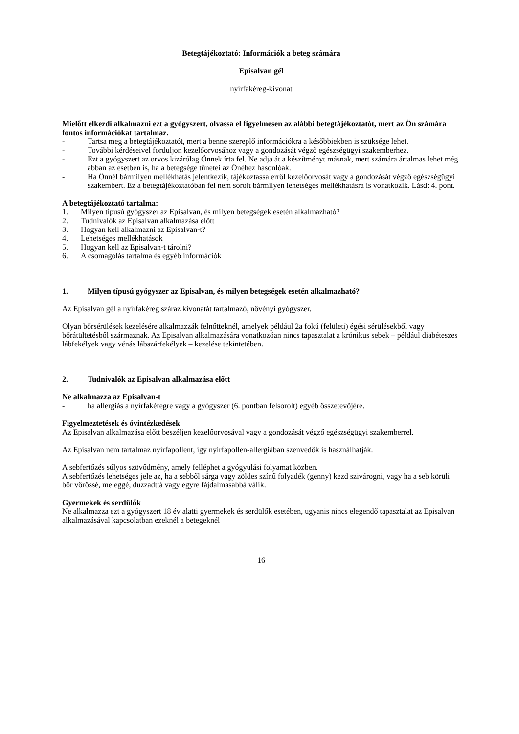Betegtájékoztató: Információk a beteg számára
Episalvan gél
nyírfakéreg-kivonat
Mielőtt elkezdi alkalmazni ezt a gyógyszert, olvassa el figyelmesen az alábbi betegtájékoztatót, mert az Ön számára fontos információkat tartalmaz.
- Tartsa meg a betegtájékoztatót, mert a benne szereplő információkra a későbbiekben is szüksége lehet.
- További kérdéseivel forduljon kezelőorvosához vagy a gondozását végző egészségügyi szakemberhez.
- Ezt a gyógyszert az orvos kizárólag Önnek írta fel. Ne adja át a készítményt másnak, mert számára ártalmas lehet még abban az esetben is, ha a betegsége tünetei az Önéhez hasonlóak.
- Ha Önnél bármilyen mellékhatás jelentkezik, tájékoztassa erről kezelőorvosát vagy a gondozását végző egészségügyi szakembert. Ez a betegtájékoztatóban fel nem sorolt bármilyen lehetséges mellékhatásra is vonatkozik. Lásd: 4. pont.
A betegtájékoztató tartalma:
1. Milyen típusú gyógyszer az Episalvan, és milyen betegségek esetén alkalmazható?
2. Tudnivalók az Episalvan alkalmazása előtt
3. Hogyan kell alkalmazni az Episalvan-t?
4. Lehetséges mellékhatások
5. Hogyan kell az Episalvan-t tárolni?
6. A csomagolás tartalma és egyéb információk
1. Milyen típusú gyógyszer az Episalvan, és milyen betegségek esetén alkalmazható?
Az Episalvan gél a nyírfakéreg száraz kivonatát tartalmazó, növényi gyógyszer.
Olyan bőrsérülések kezelésére alkalmazzák felnőtteknél, amelyek például 2a fokú (felületi) égési sérülésekből vagy bőrátültetésből származnak. Az Episalvan alkalmazására vonatkozóan nincs tapasztalat a krónikus sebek – például diabéteszes lábfekélyek vagy vénás lábszárfekélyek – kezelése tekintetében.
2. Tudnivalók az Episalvan alkalmazása előtt
Ne alkalmazza az Episalvan-t
- ha allergiás a nyírfakéregre vagy a gyógyszer (6. pontban felsorolt) egyéb összetevőjére.
Figyelmeztetések és óvintézkedések
Az Episalvan alkalmazása előtt beszéljen kezelőorvosával vagy a gondozását végző egészségügyi szakemberrel.
Az Episalvan nem tartalmaz nyírfapollent, így nyírfapollen-allergiában szenvedők is használhatják.
A sebfertőzés súlyos szövődmény, amely felléphet a gyógyulási folyamat közben.
A sebfertőzés lehetséges jele az, ha a sebből sárga vagy zöldes színű folyadék (genny) kezd szivárogni, vagy ha a seb körüli bőr vörössé, meleggé, duzzadttá vagy egyre fájdalmasabbá válik.
Gyermekek és serdülők
Ne alkalmazza ezt a gyógyszert 18 év alatti gyermekek és serdülők esetében, ugyanis nincs elegendő tapasztalat az Episalvan alkalmazásával kapcsolatban ezeknél a betegeknél
16